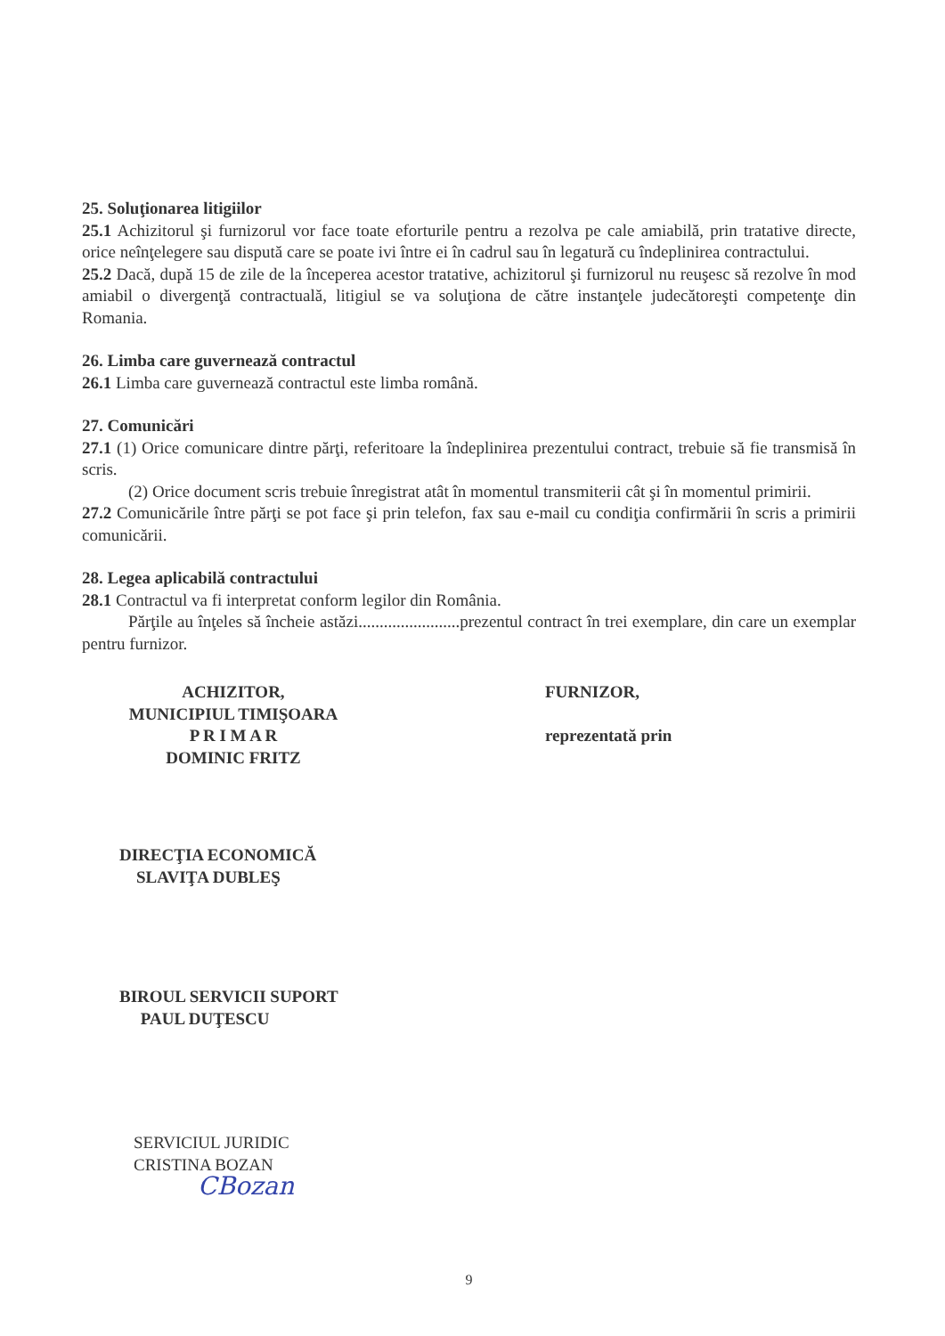25. Soluţionarea litigiilor
25.1 Achizitorul şi furnizorul vor face toate eforturile pentru a rezolva pe cale amiabilă, prin tratative directe, orice neînţelegere sau dispută care se poate ivi între ei în cadrul sau în legatură cu îndeplinirea contractului.
25.2 Dacă, după 15 de zile de la începerea acestor tratative, achizitorul şi furnizorul nu reuşesc să rezolve în mod amiabil o divergenţă contractuală, litigiul se va soluţiona de către instanţele judecătoreşti competenţe din Romania.
26. Limba care guvernează contractul
26.1 Limba care guvernează contractul este limba română.
27. Comunicări
27.1 (1) Orice comunicare dintre părţi, referitoare la îndeplinirea prezentului contract, trebuie să fie transmisă în scris.
(2) Orice document scris trebuie înregistrat atât în momentul transmiterii cât şi în momentul primirii.
27.2 Comunicările între părţi se pot face şi prin telefon, fax sau e-mail cu condiţia confirmării în scris a primirii comunicării.
28. Legea aplicabilă contractului
28.1 Contractul va fi interpretat conform legilor din România.
Părţile au înţeles să încheie astăzi........................prezentul contract în trei exemplare, din care un exemplar pentru furnizor.
ACHIZITOR,
MUNICIPIUL TIMIŞOARA
P R I M A R
DOMINIC FRITZ
FURNIZOR,
reprezentată prin
DIRECŢIA ECONOMICĂ
SLAVIŢA DUBLEŞ
BIROUL SERVICII SUPORT
PAUL DUŢESCU
SERVICIUL JURIDIC
CRISTINA BOZAN
CBozan
9